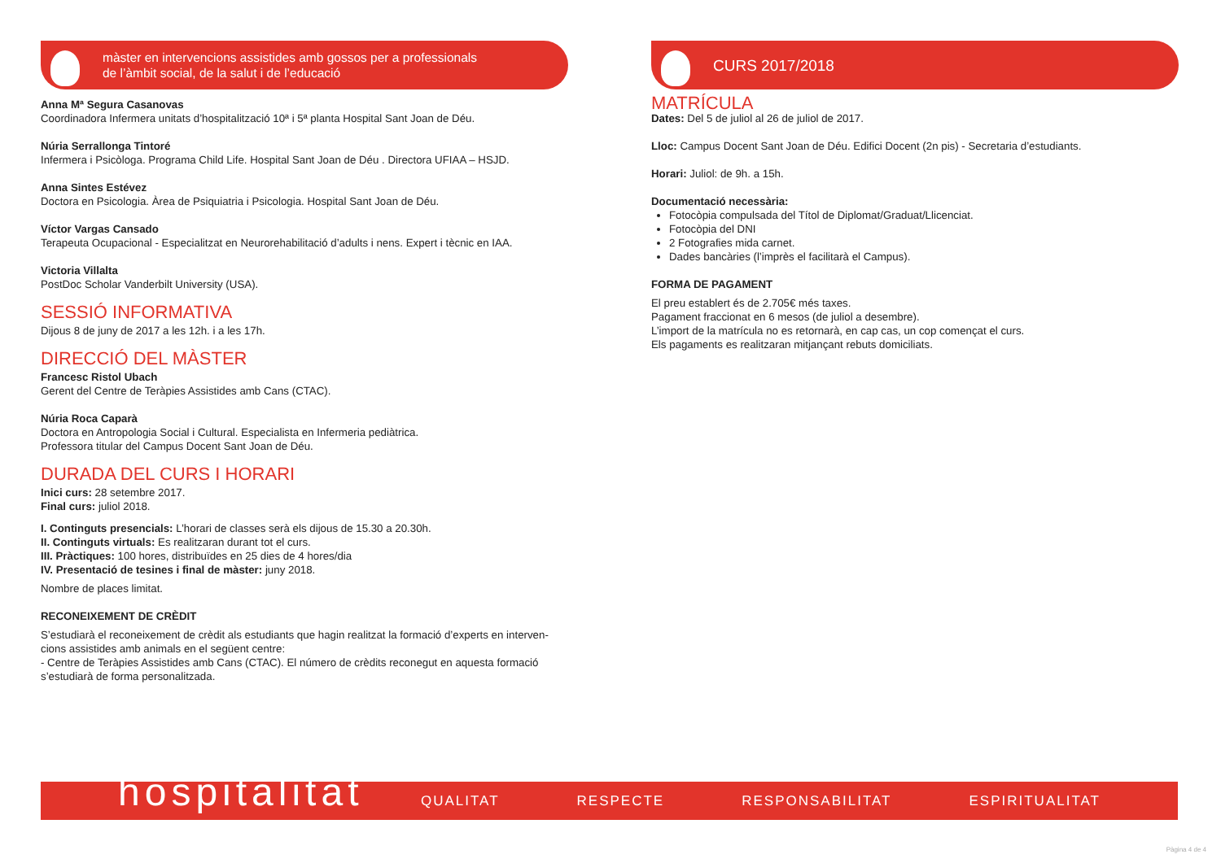màster en intervencions assistides amb gossos per a professionals
de l’àmbit social, de la salut i de l’educació
Anna Mª Segura Casanovas
Coordinadora Infermera unitats d’hospitalització 10ª i 5ª planta Hospital Sant Joan de Déu.
Núria Serrallonga Tintoré
Infermera i Psicòloga. Programa Child Life. Hospital Sant Joan de Déu . Directora UFIAA – HSJD.
Anna Sintes Estévez
Doctora en Psicologia. Àrea de Psiquiatria i Psicologia. Hospital Sant Joan de Déu.
Víctor Vargas Cansado
Terapeuta Ocupacional - Especialitzat en Neurorehabilitació d’adults i nens. Expert i tècnic en IAA.
Victoria Villalta
PostDoc Scholar Vanderbilt University (USA).
SESSIÓ INFORMATIVA
Dijous 8 de juny de 2017 a les 12h. i a les 17h.
DIRECCIÓ DEL MÀSTER
Francesc Ristol Ubach
Gerent del Centre de Teràpies Assistides amb Cans (CTAC).
Núria Roca Caparà
Doctora en Antropologia Social i Cultural. Especialista en Infermeria pediàtrica.
Professora titular del Campus Docent Sant Joan de Déu.
DURADA DEL CURS I HORARI
Inici curs: 28 setembre 2017.
Final curs: juliol 2018.
I. Continguts presencials: L’horari de classes serà els dijous de 15.30 a 20.30h.
II. Continguts virtuals: Es realitzaran durant tot el curs.
III. Pràctiques: 100 hores, distribuïdes en 25 dies de 4 hores/dia
IV. Presentació de tesines i final de màster: juny 2018.
Nombre de places limitat.
RECONEIXEMENT DE CRÈDIT
S’estudiarà el reconeixement de crèdit als estudiants que hagin realitzat la formació d’experts en interven-cions assistides amb animals en el següent centre:
- Centre de Teràpies Assistides amb Cans (CTAC). El número de crèdits reconegut en aquesta formació s’estudiarà de forma personalitzada.
CURS 2017/2018
MATRÍCULA
Dates: Del 5 de juliol al 26 de juliol de 2017.
Lloc: Campus Docent Sant Joan de Déu. Edifici Docent (2n pis) - Secretaria d’estudiants.
Horari: Juliol: de 9h. a 15h.
Documentació necessària:
Fotocòpia compulsada del Títol de Diplomat/Graduat/Llicenciat.
Fotocòpia del DNI
2 Fotografies mida carnet.
Dades bancàries (l’imprès el facilitarà el Campus).
FORMA DE PAGAMENT
El preu establert és de 2.705€ més taxes.
Pagament fraccionat en 6 mesos (de juliol a desembre).
L’import de la matrícula no es retornarà, en cap cas, un cop començat el curs.
Els pagaments es realitzaran mitjançant rebuts domiciliats.
hospitalitat
QUALITAT RESPECTE RESPONSABILITAT ESPIRITUALITAT
Pàgina 4 de 4